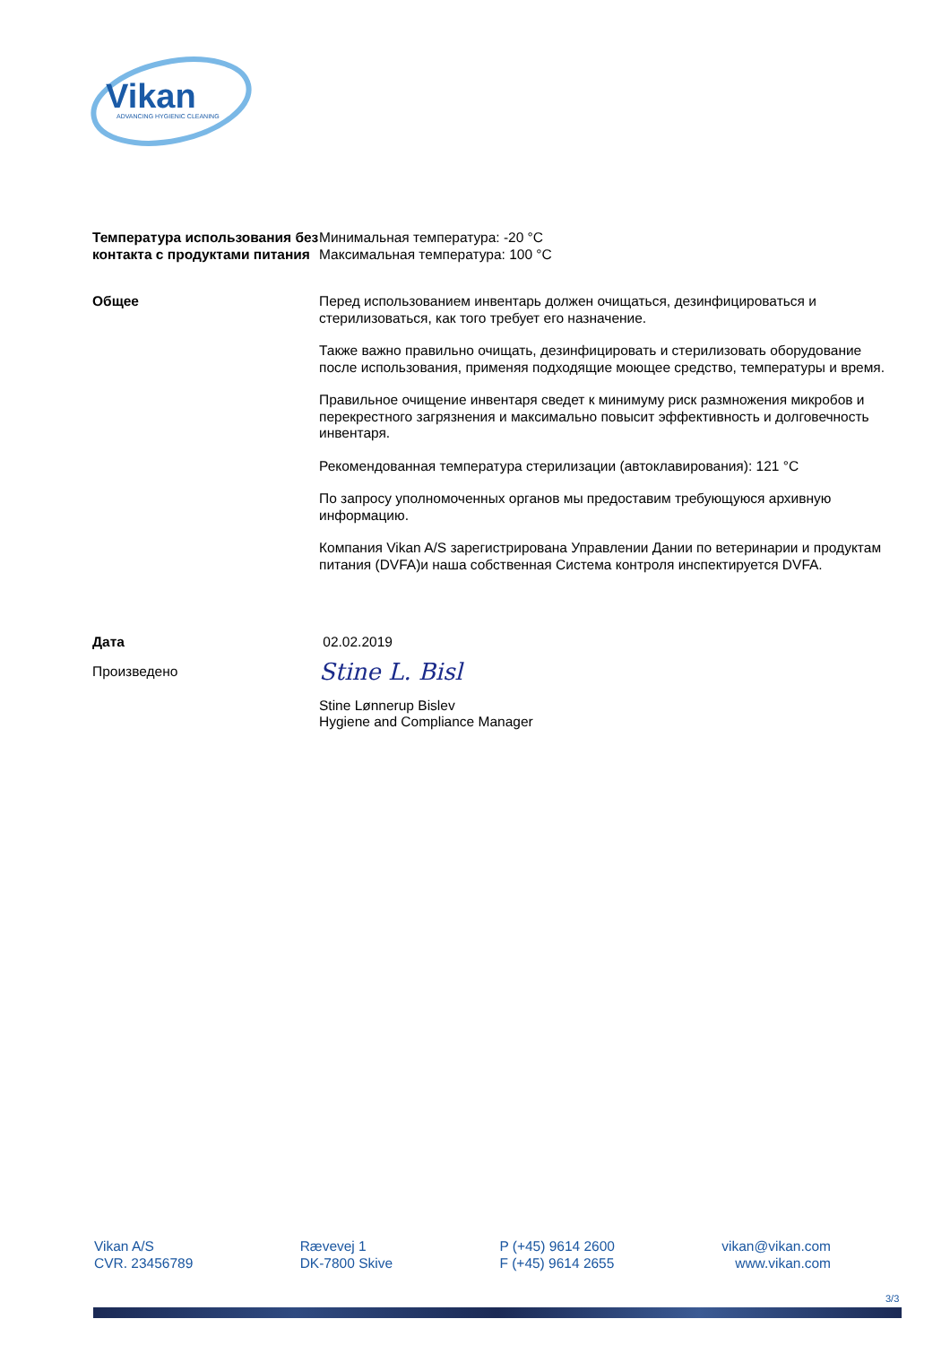Vikan
ADVANCING HYGIENIC CLEANING
Температура использования без контакта с продуктами питания
Минимальная температура: -20 °C
Максимальная температура: 100 °C
Общее Перед использованием инвентарь должен очищаться, дезинфицироваться и стерилизоваться, как того требует его назначение.
Также важно правильно очищать, дезинфицировать и стерилизовать оборудование после использования, применяя подходящие моющее средство, температуры и время.
Правильное очищение инвентаря сведет к минимуму риск размножения микробов и перекрестного загрязнения и максимально повысит эффективность и долговечность инвентаря.
Рекомендованная температура стерилизации (автоклавирования): 121 °C
По запросу уполномоченных органов мы предоставим требующуюся архивную информацию.
Компания Vikan A/S зарегистрирована Управлении Дании по ветеринарии и продуктам питания (DVFA)и наша собственная Система контроля инспектируется DVFA.
Дата 02.02.2019
Произведено
Stine L. Bisl
Stine Lønnerup Bislev
Hygiene and Compliance Manager
Vikan A/S
CVR. 23456789
Rævevej 1
DK-7800 Skive
P (+45) 9614 2600
F (+45) 9614 2655
vikan@vikan.com
www.vikan.com
3/3